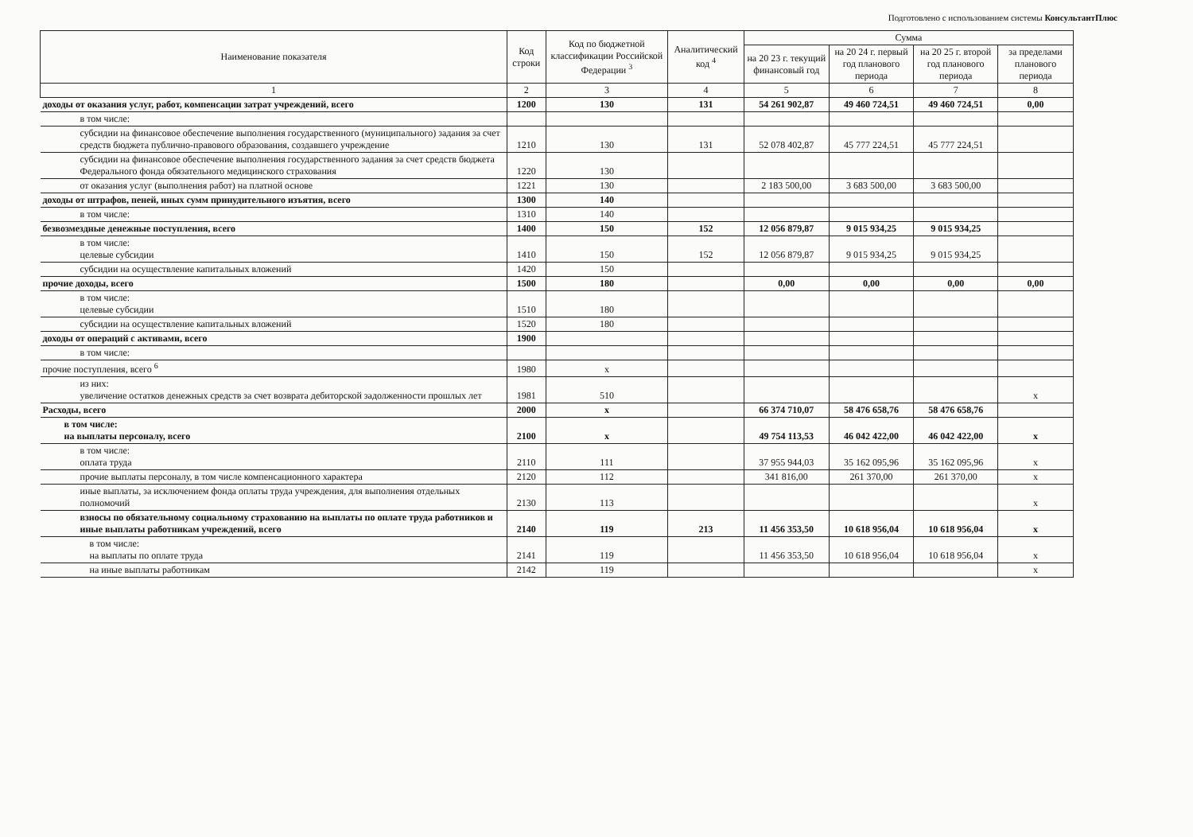Подготовлено с использованием системы КонсультантПлюс
| Наименование показателя | Код строки | Код по бюджетной классификации Российской Федерации <sup>3</sup> | Аналитический код <sup>4</sup> | Сумма | | | |
| --- | --- | --- | --- | --- | --- | --- | --- |
| | | | | на 20 23 г. текущий финансовый год | на 20 24 г. первый год планового периода | на 20 25 г. второй год планового периода | за пределами планового периода |
| 1 | 2 | 3 | 4 | 5 | 6 | 7 | 8 |
| доходы от оказания услуг, работ, компенсации затрат учреждений, всего | 1200 | 130 | 131 | 54 261 902,87 | 49 460 724,51 | 49 460 724,51 | 0,00 |
| в том числе: | | | | | | | |
| субсидии на финансовое обеспечение выполнения государственного (муниципального) задания за счет средств бюджета публично-правового образования, создавшего учреждение | 1210 | 130 | 131 | 52 078 402,87 | 45 777 224,51 | 45 777 224,51 | |
| субсидии на финансовое обеспечение выполнения государственного задания за счет средств бюджета Федерального фонда обязательного медицинского страхования | 1220 | 130 | | | | | |
| от оказания услуг (выполнения работ) на платной основе | 1221 | 130 | | 2 183 500,00 | 3 683 500,00 | 3 683 500,00 | |
| доходы от штрафов, пеней, иных сумм принудительного изъятия, всего | 1300 | 140 | | | | | |
| в том числе: | 1310 | 140 | | | | | |
| безвозмездные денежные поступления, всего | 1400 | 150 | 152 | 12 056 879,87 | 9 015 934,25 | 9 015 934,25 | |
| в том числе: целевые субсидии | 1410 | 150 | 152 | 12 056 879,87 | 9 015 934,25 | 9 015 934,25 | |
| субсидии на осуществление капитальных вложений | 1420 | 150 | | | | | |
| прочие доходы, всего | 1500 | 180 | | 0,00 | 0,00 | 0,00 | 0,00 |
| в том числе: целевые субсидии | 1510 | 180 | | | | | |
| субсидии на осуществление капитальных вложений | 1520 | 180 | | | | | |
| доходы от операций с активами, всего | 1900 | | | | | | |
| в том числе: | | | | | | | |
| прочие поступления, всего <sup>6</sup> | 1980 | x | | | | | |
| из них: увеличение остатков денежных средств за счет возврата дебиторской задолженности прошлых лет | 1981 | 510 | | | | | x |
| Расходы, всего | 2000 | x | | 66 374 710,07 | 58 476 658,76 | 58 476 658,76 | |
| в том числе: на выплаты персоналу, всего | 2100 | x | | 49 754 113,53 | 46 042 422,00 | 46 042 422,00 | x |
| в том числе: оплата труда | 2110 | 111 | | 37 955 944,03 | 35 162 095,96 | 35 162 095,96 | x |
| прочие выплаты персоналу, в том числе компенсационного характера | 2120 | 112 | | 341 816,00 | 261 370,00 | 261 370,00 | x |
| иные выплаты, за исключением фонда оплаты труда учреждения, для выполнения отдельных полномочий | 2130 | 113 | | | | | x |
| взносы по обязательному социальному страхованию на выплаты по оплате труда работников и иные выплаты работникам учреждений, всего | 2140 | 119 | 213 | 11 456 353,50 | 10 618 956,04 | 10 618 956,04 | x |
| в том числе: на выплаты по оплате труда | 2141 | 119 | | 11 456 353,50 | 10 618 956,04 | 10 618 956,04 | x |
| на иные выплаты работникам | 2142 | 119 | | | | | x |